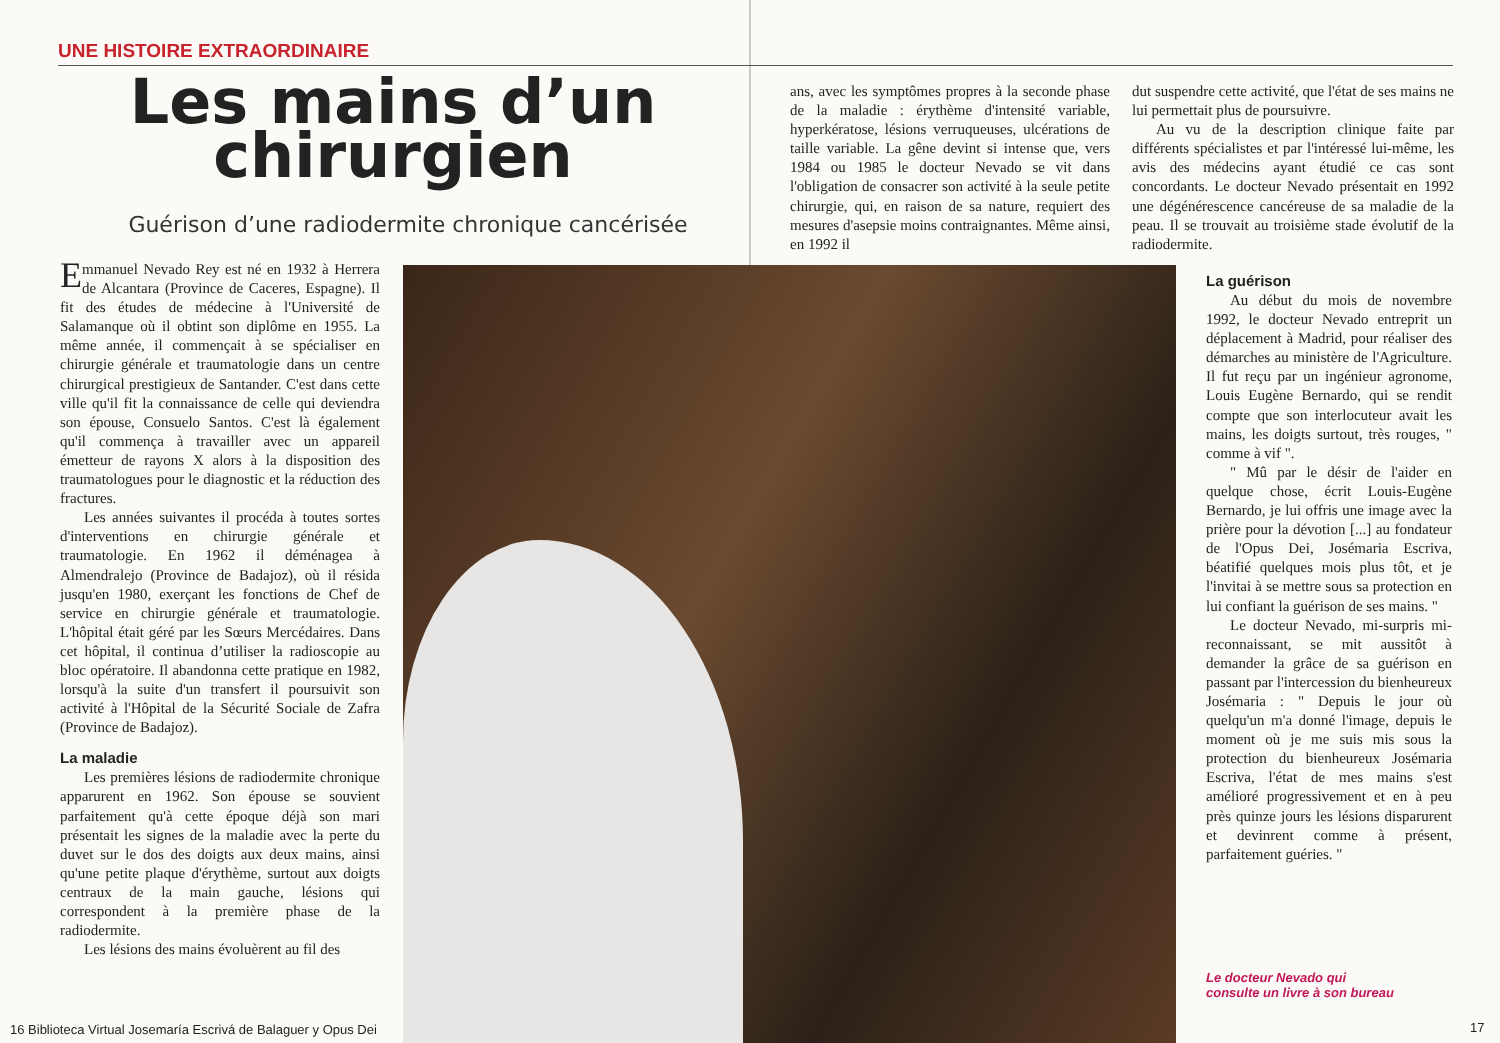UNE HISTOIRE EXTRAORDINAIRE
Les mains d’un
chirurgien
Guérison d’une radiodermite chronique cancérisée
Emmanuel Nevado Rey est né en 1932 à Herrera de Alcantara (Province de Caceres, Espagne). Il fit des études de médecine à l'Université de Salamanque où il obtint son diplôme en 1955. La même année, il commençait à se spécialiser en chirurgie générale et traumatologie dans un centre chirurgical prestigieux de Santander. C'est dans cette ville qu'il fit la connaissance de celle qui deviendra son épouse, Consuelo Santos. C'est là également qu'il commença à travailler avec un appareil émetteur de rayons X alors à la disposition des traumatologues pour le diagnostic et la réduction des fractures.
Les années suivantes il procéda à toutes sortes d'interventions en chirurgie générale et traumatologie. En 1962 il déménagea à Almendralejo (Province de Badajoz), où il résida jusqu'en 1980, exerçant les fonctions de Chef de service en chirurgie générale et traumatologie. L'hôpital était géré par les Sœurs Mercédaires. Dans cet hôpital, il continua d’utiliser la radioscopie au bloc opératoire. Il abandonna cette pratique en 1982, lorsqu'à la suite d'un transfert il poursuivit son activité à l'Hôpital de la Sécurité Sociale de Zafra (Province de Badajoz).
La maladie
Les premières lésions de radiodermite chronique apparurent en 1962. Son épouse se souvient parfaitement qu'à cette époque déjà son mari présentait les signes de la maladie avec la perte du duvet sur le dos des doigts aux deux mains, ainsi qu'une petite plaque d'érythème, surtout aux doigts centraux de la main gauche, lésions qui correspondent à la première phase de la radiodermite.
Les lésions des mains évoluèrent au fil des
ans, avec les symptômes propres à la seconde phase de la maladie : érythème d'intensité variable, hyperkératose, lésions verruqueuses, ulcérations de taille variable. La gêne devint si intense que, vers 1984 ou 1985 le docteur Nevado se vit dans l'obligation de consacrer son activité à la seule petite chirurgie, qui, en raison de sa nature, requiert des mesures d'asepsie moins contraignantes. Même ainsi, en 1992 il
dut suspendre cette activité, que l'état de ses mains ne lui permettait plus de poursuivre.
Au vu de la description clinique faite par différents spécialistes et par l'intéressé lui-même, les avis des médecins ayant étudié ce cas sont concordants. Le docteur Nevado présentait en 1992 une dégénérescence cancéreuse de sa maladie de la peau. Il se trouvait au troisième stade évolutif de la radiodermite.
La guérison
Au début du mois de novembre 1992, le docteur Nevado entreprit un déplacement à Madrid, pour réaliser des démarches au ministère de l'Agriculture. Il fut reçu par un ingénieur agronome, Louis Eugène Bernardo, qui se rendit compte que son interlocuteur avait les mains, les doigts surtout, très rouges, " comme à vif ".
" Mû par le désir de l'aider en quelque chose, écrit Louis-Eugène Bernardo, je lui offris une image avec la prière pour la dévotion [...] au fondateur de l'Opus Dei, Josémaria Escriva, béatifié quelques mois plus tôt, et je l'invitai à se mettre sous sa protection en lui confiant la guérison de ses mains. "
Le docteur Nevado, mi-surpris mi-reconnaissant, se mit aussitôt à demander la grâce de sa guérison en passant par l'intercession du bienheureux Josémaria : " Depuis le jour où quelqu'un m'a donné l'image, depuis le moment où je me suis mis sous la protection du bienheureux Josémaria Escriva, l'état de mes mains s'est amélioré progressivement et en à peu près quinze jours les lésions disparurent et devinrent comme à présent, parfaitement guéries. "
Le docteur Nevado qui
consulte un livre à son bureau
16 Biblioteca Virtual Josemaría Escrivá de Balaguer y Opus Dei
17